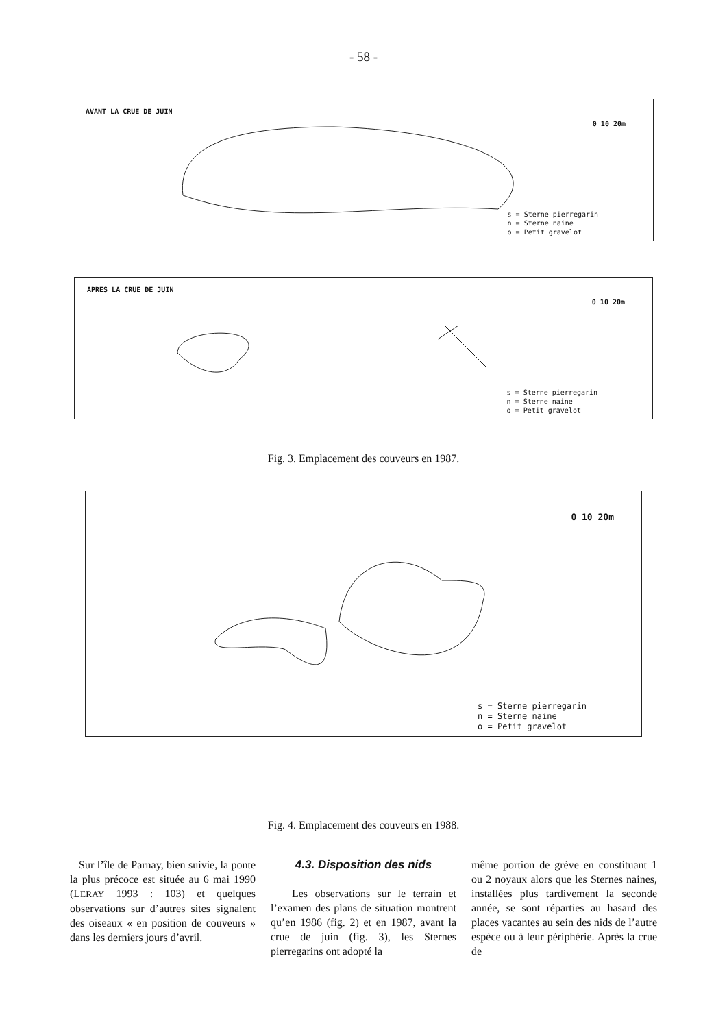- 58 -
AVANT LA CRUE DE JUIN
0 10 20m
s = Sterne pierregarin
n = Sterne naine
o = Petit gravelot
APRES LA CRUE DE JUIN
0 10 20m
s = Sterne pierregarin
n = Sterne naine
o = Petit gravelot
Fig. 3. Emplacement des couveurs en 1987.
0 10 20m
s = Sterne pierregarin
n = Sterne naine
o = Petit gravelot
Fig. 4. Emplacement des couveurs en 1988.
Sur l’île de Parnay, bien suivie, la ponte la plus précoce est située au 6 mai 1990 (LERAY 1993 : 103) et quelques observations sur d’autres sites signalent des oiseaux « en position de couveurs » dans les derniers jours d’avril.
4.3. Disposition des nids
Les observations sur le terrain et l’examen des plans de situation montrent qu’en 1986 (fig. 2) et en 1987, avant la crue de juin (fig. 3), les Sternes pierregarins ont adopté la
même portion de grève en constituant 1 ou 2 noyaux alors que les Sternes naines, installées plus tardivement la seconde année, se sont réparties au hasard des places vacantes au sein des nids de l’autre espèce ou à leur périphérie. Après la crue de